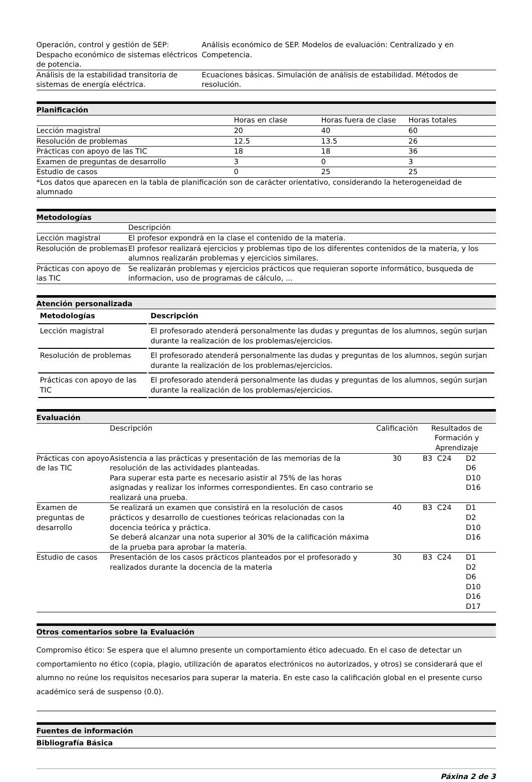| Operación, control y gestión de SEP: Despacho económico de sistemas eléctricos de potencia. | Análisis económico de SEP. Modelos de evaluación: Centralizado y en Competencia. |
| Análisis de la estabilidad transitoria de sistemas de energía eléctrica. | Ecuaciones básicas. Simulación de análisis de estabilidad. Métodos de resolución. |
Planificación
| | Horas en clase | Horas fuera de clase | Horas totales |
| Lección magistral | 20 | 40 | 60 |
| Resolución de problemas | 12.5 | 13.5 | 26 |
| Prácticas con apoyo de las TIC | 18 | 18 | 36 |
| Examen de preguntas de desarrollo | 3 | 0 | 3 |
| Estudio de casos | 0 | 25 | 25 |
| *Los datos que aparecen en la tabla de planificación son de carácter orientativo, considerando la heterogeneidad de alumnado | | | |
Metodologías
| | Descripción |
| Lección magistral | El profesor expondrá en la clase el contenido de la materia. |
| Resolución de problemas | El profesor realizará ejercicios y problemas tipo de los diferentes contenidos de la materia, y los alumnos realizarán problemas y ejercicios similares. |
| Prácticas con apoyo de las TIC | Se realizarán problemas y ejercicios prácticos que requieran soporte informático, busqueda de informacion, uso de programas de cálculo, ... |
Atención personalizada
| Metodologías | Descripción |
| --- | --- |
| Lección magistral | El profesorado atenderá personalmente las dudas y preguntas de los alumnos, según surjan durante la realización de los problemas/ejercicios. |
| Resolución de problemas | El profesorado atenderá personalmente las dudas y preguntas de los alumnos, según surjan durante la realización de los problemas/ejercicios. |
| Prácticas con apoyo de las TIC | El profesorado atenderá personalmente las dudas y preguntas de los alumnos, según surjan durante la realización de los problemas/ejercicios. |
Evaluación
| | Descripción | Calificación | Resultados de Formación y Aprendizaje | | |
| Prácticas con apoyo de las TIC | Asistencia a las prácticas y presentación de las memorias de la resolución de las actividades planteadas. Para superar esta parte es necesario asistir al 75% de las horas asignadas y realizar los informes correspondientes. En caso contrario se realizará una prueba. | 30 | B3 | C24 | D2 D6 D10 D16 |
| Examen de preguntas de desarrollo | Se realizará un examen que consistirá en la resolución de casos prácticos y desarrollo de cuestiones teóricas relacionadas con la docencia teórica y práctica. Se deberá alcanzar una nota superior al 30% de la calificación máxima de la prueba para aprobar la materia. | 40 | B3 | C24 | D1 D2 D10 D16 |
| Estudio de casos | Presentación de los casos prácticos planteados por el profesorado y realizados durante la docencia de la materia | 30 | B3 | C24 | D1 D2 D6 D10 D16 D17 |
Otros comentarios sobre la Evaluación
Compromiso ético: Se espera que el alumno presente un comportamiento ético adecuado. En el caso de detectar un comportamiento no ético (copia, plagio, utilización de aparatos electrónicos no autorizados, y otros) se considerará que el alumno no reúne los requisitos necesarios para superar la materia. En este caso la calificación global en el presente curso académico será de suspenso (0.0).
Fuentes de información
Bibliografía Básica
Páxina 2 de 3